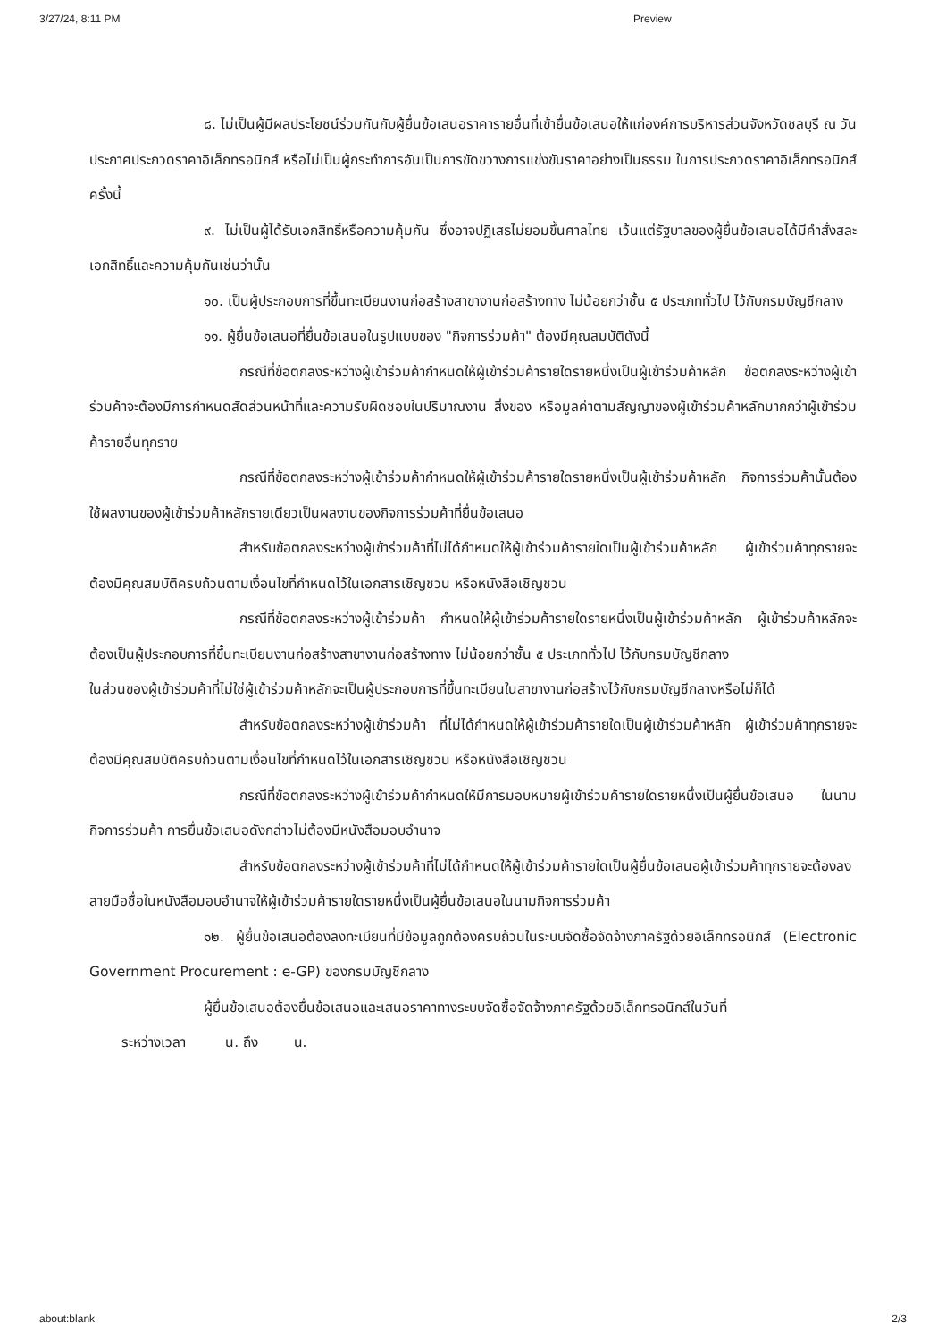3/27/24, 8:11 PM Preview
๘. ไม่เป็นผู้มีผลประโยชน์ร่วมกันกับผู้ยื่นข้อเสนอราคารายอื่นที่เข้ายื่นข้อเสนอให้แก่องค์การบริหารส่วนจังหวัดชลบุรี ณ วันประกาศประกวดราคาอิเล็กทรอนิกส์ หรือไม่เป็นผู้กระทำการอันเป็นการขัดขวางการแข่งขันราคาอย่างเป็นธรรม ในการประกวดราคาอิเล็กทรอนิกส์ครั้งนี้
๙. ไม่เป็นผู้ได้รับเอกสิทธิ์หรือความคุ้มกัน ซึ่งอาจปฏิเสธไม่ยอมขึ้นศาลไทย เว้นแต่รัฐบาลของผู้ยื่นข้อเสนอได้มีคำสั่งสละเอกสิทธิ์และความคุ้มกันเช่นว่านั้น
๑๐. เป็นผู้ประกอบการที่ขึ้นทะเบียนงานก่อสร้างสาขางานก่อสร้างทาง ไม่น้อยกว่าชั้น ๕ ประเภททั่วไป ไว้กับกรมบัญชีกลาง
๑๑. ผู้ยื่นข้อเสนอที่ยื่นข้อเสนอในรูปแบบของ "กิจการร่วมค้า" ต้องมีคุณสมบัติดังนี้
กรณีที่ข้อตกลงระหว่างผู้เข้าร่วมค้ากำหนดให้ผู้เข้าร่วมค้ารายใดรายหนึ่งเป็นผู้เข้าร่วมค้าหลัก ข้อตกลงระหว่างผู้เข้าร่วมค้าจะต้องมีการกำหนดสัดส่วนหน้าที่และความรับผิดชอบในปริมาณงาน สิ่งของ หรือมูลค่าตามสัญญาของผู้เข้าร่วมค้าหลักมากกว่าผู้เข้าร่วมค้ารายอื่นทุกราย
กรณีที่ข้อตกลงระหว่างผู้เข้าร่วมค้ากำหนดให้ผู้เข้าร่วมค้ารายใดรายหนึ่งเป็นผู้เข้าร่วมค้าหลัก กิจการร่วมค้านั้นต้องใช้ผลงานของผู้เข้าร่วมค้าหลักรายเดียวเป็นผลงานของกิจการร่วมค้าที่ยื่นข้อเสนอ
สำหรับข้อตกลงระหว่างผู้เข้าร่วมค้าที่ไม่ได้กำหนดให้ผู้เข้าร่วมค้ารายใดเป็นผู้เข้าร่วมค้าหลัก ผู้เข้าร่วมค้าทุกรายจะต้องมีคุณสมบัติครบถ้วนตามเงื่อนไขที่กำหนดไว้ในเอกสารเชิญชวน หรือหนังสือเชิญชวน
กรณีที่ข้อตกลงระหว่างผู้เข้าร่วมค้า กำหนดให้ผู้เข้าร่วมค้ารายใดรายหนึ่งเป็นผู้เข้าร่วมค้าหลัก ผู้เข้าร่วมค้าหลักจะต้องเป็นผู้ประกอบการที่ขึ้นทะเบียนงานก่อสร้างสาขางานก่อสร้างทาง ไม่น้อยกว่าชั้น ๕ ประเภททั่วไป ไว้กับกรมบัญชีกลาง
ในส่วนของผู้เข้าร่วมค้าที่ไม่ใช่ผู้เข้าร่วมค้าหลักจะเป็นผู้ประกอบการที่ขึ้นทะเบียนในสาขางานก่อสร้างไว้กับกรมบัญชีกลางหรือไม่ก็ได้
สำหรับข้อตกลงระหว่างผู้เข้าร่วมค้า ที่ไม่ได้กำหนดให้ผู้เข้าร่วมค้ารายใดเป็นผู้เข้าร่วมค้าหลัก ผู้เข้าร่วมค้าทุกรายจะต้องมีคุณสมบัติครบถ้วนตามเงื่อนไขที่กำหนดไว้ในเอกสารเชิญชวน หรือหนังสือเชิญชวน
กรณีที่ข้อตกลงระหว่างผู้เข้าร่วมค้ากำหนดให้มีการมอบหมายผู้เข้าร่วมค้ารายใดรายหนึ่งเป็นผู้ยื่นข้อเสนอ ในนามกิจการร่วมค้า การยื่นข้อเสนอดังกล่าวไม่ต้องมีหนังสือมอบอำนาจ
สำหรับข้อตกลงระหว่างผู้เข้าร่วมค้าที่ไม่ได้กำหนดให้ผู้เข้าร่วมค้ารายใดเป็นผู้ยื่นข้อเสนอผู้เข้าร่วมค้าทุกรายจะต้องลงลายมือชื่อในหนังสือมอบอำนาจให้ผู้เข้าร่วมค้ารายใดรายหนึ่งเป็นผู้ยื่นข้อเสนอในนามกิจการร่วมค้า
๑๒. ผู้ยื่นข้อเสนอต้องลงทะเบียนที่มีข้อมูลถูกต้องครบถ้วนในระบบจัดซื้อจัดจ้างภาครัฐด้วยอิเล็กทรอนิกส์ (Electronic Government Procurement : e-GP) ของกรมบัญชีกลาง
ผู้ยื่นข้อเสนอต้องยื่นข้อเสนอและเสนอราคาทางระบบจัดซื้อจัดจ้างภาครัฐด้วยอิเล็กทรอนิกส์ในวันที่
ระหว่างเวลา น. ถึง น.
about:blank 2/3